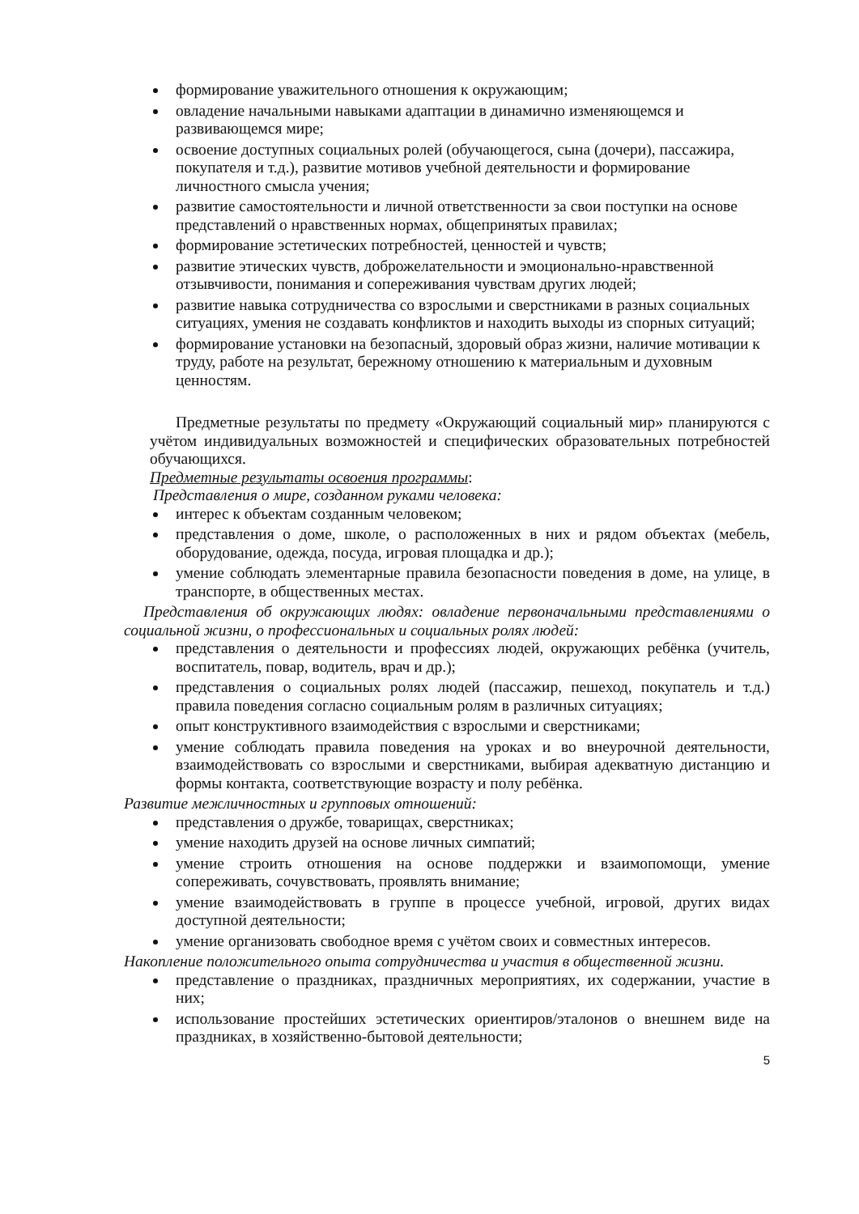формирование уважительного отношения к окружающим;
овладение начальными навыками адаптации в динамично изменяющемся и развивающемся мире;
освоение доступных социальных ролей (обучающегося, сына (дочери), пассажира, покупателя и т.д.), развитие мотивов учебной деятельности и формирование личностного смысла учения;
развитие самостоятельности и личной ответственности за свои поступки на основе представлений о нравственных нормах, общепринятых правилах;
формирование эстетических потребностей, ценностей и чувств;
развитие этических чувств, доброжелательности и эмоционально-нравственной отзывчивости, понимания и сопереживания чувствам других людей;
развитие навыка сотрудничества со взрослыми и сверстниками в разных социальных ситуациях, умения не создавать конфликтов и находить выходы из спорных ситуаций;
формирование установки на безопасный, здоровый образ жизни, наличие мотивации к труду, работе на результат, бережному отношению к материальным и духовным ценностям.
Предметные результаты по предмету «Окружающий социальный мир» планируются с учётом индивидуальных возможностей и специфических образовательных потребностей обучающихся.
Предметные результаты освоения программы:
Представления о мире, созданном руками человека:
интерес к объектам созданным человеком;
представления о доме, школе, о расположенных в них и рядом объектах (мебель, оборудование, одежда, посуда, игровая площадка и др.);
умение соблюдать элементарные правила безопасности поведения в доме, на улице, в транспорте, в общественных местах.
Представления об окружающих людях: овладение первоначальными представлениями о социальной жизни, о профессиональных и социальных ролях людей:
представления о деятельности и профессиях людей, окружающих ребёнка (учитель, воспитатель, повар, водитель, врач и др.);
представления о социальных ролях людей (пассажир, пешеход, покупатель и т.д.) правила поведения согласно социальным ролям в различных ситуациях;
опыт конструктивного взаимодействия с взрослыми и сверстниками;
умение соблюдать правила поведения на уроках и во внеурочной деятельности, взаимодействовать со взрослыми и сверстниками, выбирая адекватную дистанцию и формы контакта, соответствующие возрасту и полу ребёнка.
Развитие межличностных и групповых отношений:
представления о дружбе, товарищах, сверстниках;
умение находить друзей на основе личных симпатий;
умение строить отношения на основе поддержки и взаимопомощи, умение сопереживать, сочувствовать, проявлять внимание;
умение взаимодействовать в группе в процессе учебной, игровой, других видах доступной деятельности;
умение организовать свободное время с учётом своих и совместных интересов.
Накопление положительного опыта сотрудничества и участия в общественной жизни.
представление о праздниках, праздничных мероприятиях, их содержании, участие в них;
использование простейших эстетических ориентиров/эталонов о внешнем виде на праздниках, в хозяйственно-бытовой деятельности;
5